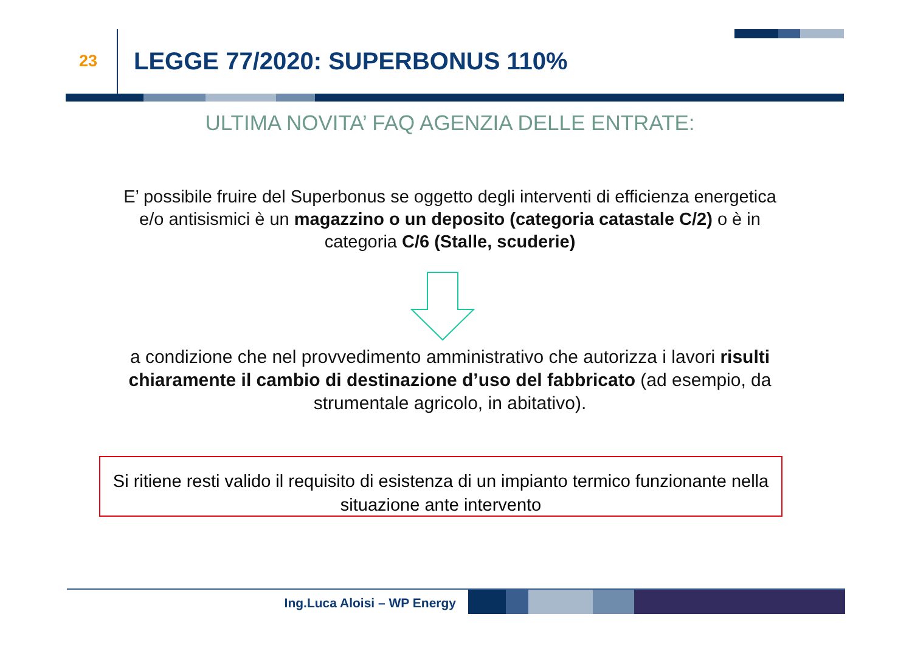23
LEGGE 77/2020: SUPERBONUS 110%
ULTIMA NOVITA’ FAQ AGENZIA DELLE ENTRATE:
E’ possibile fruire del Superbonus se oggetto degli interventi di efficienza energetica e/o antisismici è un magazzino o un deposito (categoria catastale C/2) o è in categoria C/6 (Stalle, scuderie)
a condizione che nel provvedimento amministrativo che autorizza i lavori risulti chiaramente il cambio di destinazione d’uso del fabbricato (ad esempio, da strumentale agricolo, in abitativo).
Si ritiene resti valido il requisito di esistenza di un impianto termico funzionante nella situazione ante intervento
Ing.Luca Aloisi – WP Energy